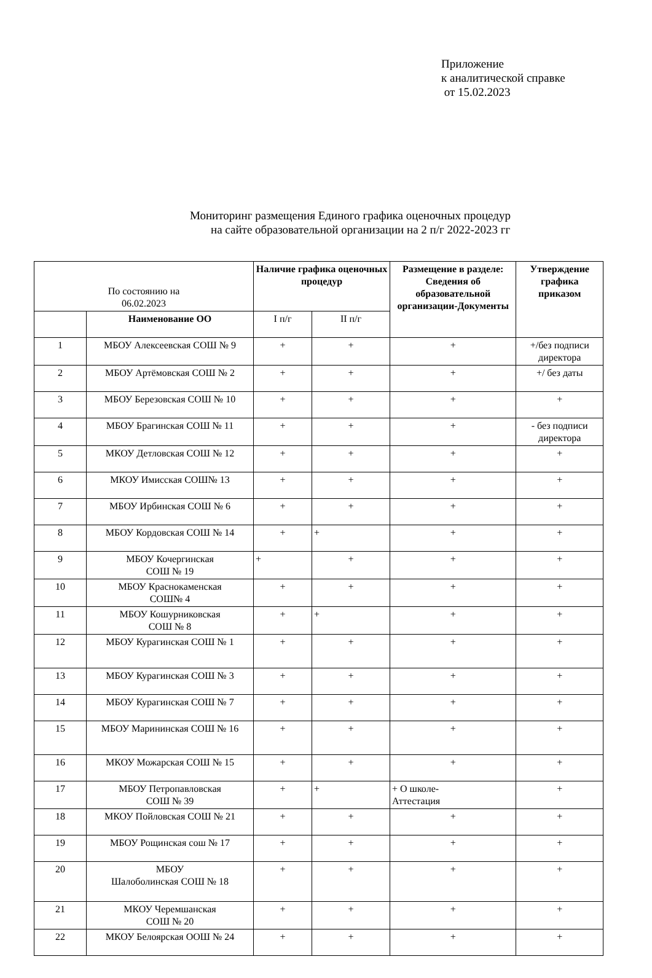Приложение
к аналитической справке
от 15.02.2023
Мониторинг размещения Единого графика оценочных процедур
на сайте образовательной организации на 2 п/г 2022-2023 гг
| По состоянию на 06.02.2023 | | Наличие графика оценочных процедур | | Размещение в разделе: Сведения об образовательной организации-Документы | Утверждение графика приказом |
| | Наименование ОО | I п/г | II п/г | | |
| 1 | МБОУ Алексеевская СОШ № 9 | + | + | + | +/без подписи директора |
| 2 | МБОУ Артёмовская СОШ № 2 | + | + | + | +/ без даты |
| 3 | МБОУ Березовская СОШ № 10 | + | + | + | + |
| 4 | МБОУ Брагинская СОШ № 11 | + | + | + | - без подписи директора |
| 5 | МКОУ Детловская СОШ № 12 | + | + | + | + |
| 6 | МКОУ Имисская СОШ№ 13 | + | + | + | + |
| 7 | МБОУ Ирбинская СОШ № 6 | + | + | + | + |
| 8 | МБОУ Кордовская СОШ № 14 | + | + | + | + |
| 9 | МБОУ Кочергинская СОШ № 19 | + | + | + | + |
| 10 | МБОУ Краснокаменская СОШ№ 4 | + | + | + | + |
| 11 | МБОУ Кошурниковская СОШ № 8 | + | + | + | + |
| 12 | МБОУ Курагинская СОШ № 1 | + | + | + | + |
| 13 | МБОУ Курагинская СОШ № 3 | + | + | + | + |
| 14 | МБОУ Курагинская СОШ № 7 | + | + | + | + |
| 15 | МБОУ Марининская СОШ № 16 | + | + | + | + |
| 16 | МКОУ Можарская СОШ № 15 | + | + | + | + |
| 17 | МБОУ Петропавловская СОШ № 39 | + | + | + О школе- Аттестация | + |
| 18 | МКОУ Пойловская СОШ № 21 | + | + | + | + |
| 19 | МБОУ Рощинская сош № 17 | + | + | + | + |
| 20 | МБОУ Шалоболинская СОШ № 18 | + | + | + | + |
| 21 | МКОУ Черемшанская СОШ № 20 | + | + | + | + |
| 22 | МКОУ Белоярская ООШ № 24 | + | + | + | + |